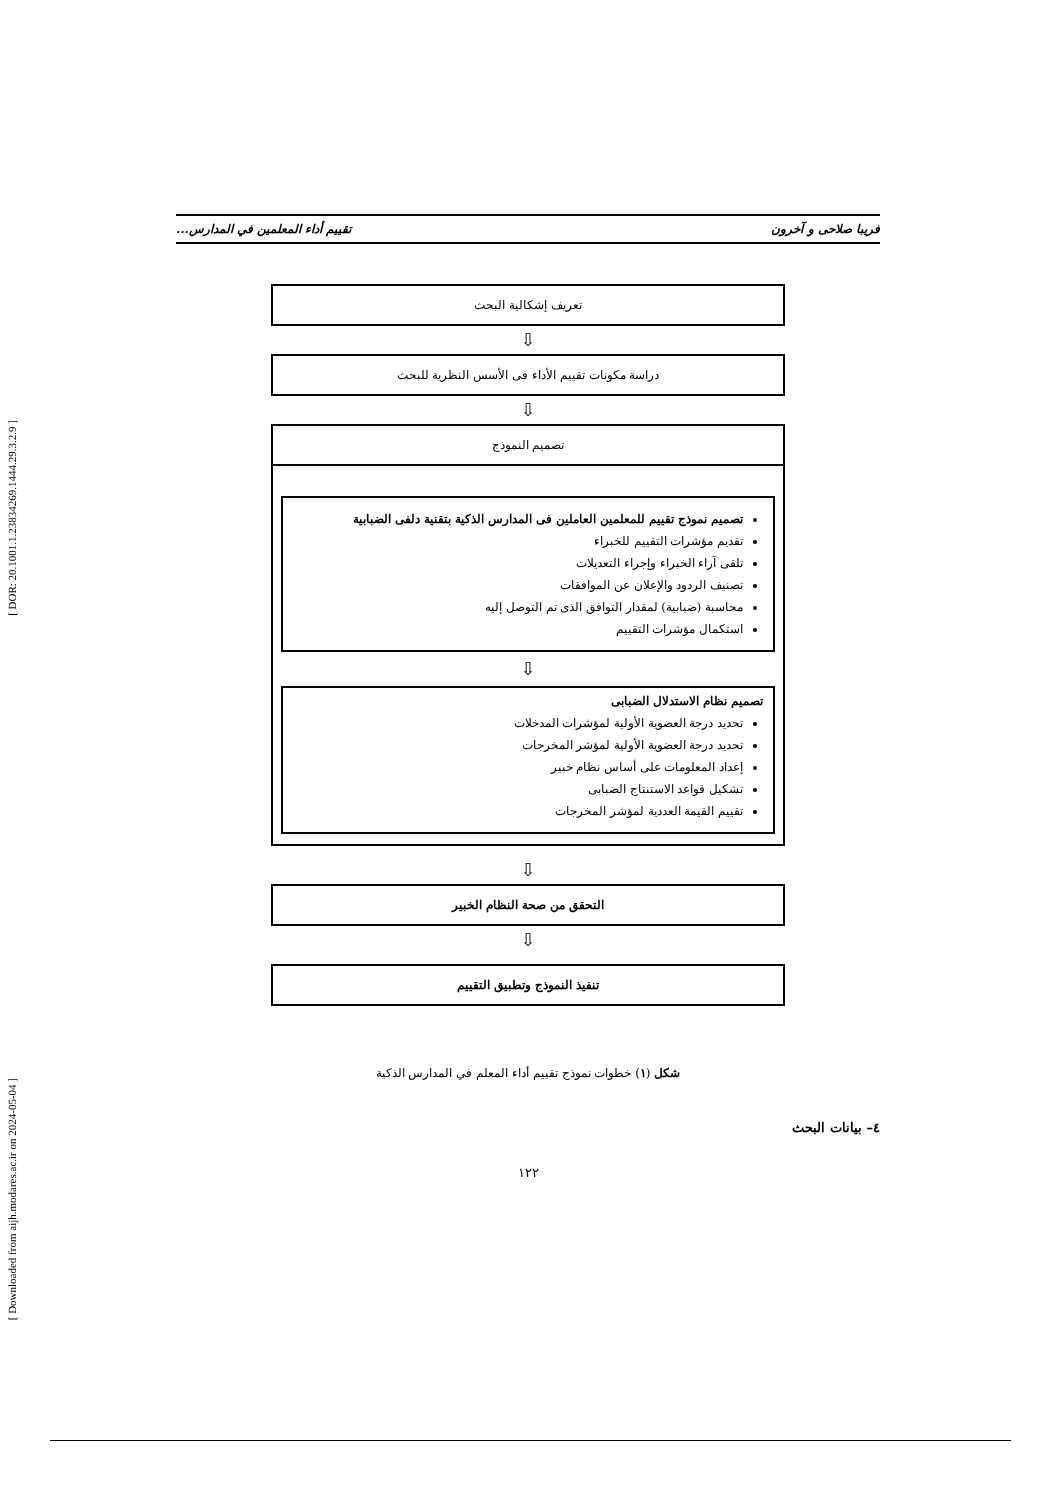[ DOR: 20.1001.1.23834269.1444.29.3.2.9 ]
[ Downloaded from aijh.modares.ac.ir on 2024-05-04 ]
فريبا صلاحی و آخرون تقييم أداء المعلمين في المدارس...
تعريف إشكالية البحث
⇩
دراسة مكونات تقييم الأداء فی الأسس النظرية للبحث
⇩
تصميم النموذج
تصميم نموذج تقييم للمعلمين العاملين فی المدارس الذكية بتقنية دلفی الضبابية
تقديم مؤشرات التقييم للخبراء
تلقی آراء الخبراء وإجراء التعديلات
تصنيف الردود والإعلان عن الموافقات
محاسبة (ضبابية) لمقدار التوافق الذی تم التوصل إليه
استكمال مؤشرات التقييم
⇩
تصميم نظام الاستدلال الضبابی
تحديد درجة العضوية الأولية لمؤشرات المدخلات
تحديد درجة العضوية الأولية لمؤشر المخرجات
إعداد المعلومات علی أساس نظام خبير
تشكيل قواعد الاستنتاج الضبابی
تقييم القيمة العددية لمؤشر المخرجات
⇩
التحقق من صحة النظام الخبير
⇩
تنفيذ النموذج وتطبيق التقييم
شكل (١) خطوات نموذج تقييم أداء المعلم في المدارس الذكية
٤– بيانات البحث
١٢٢